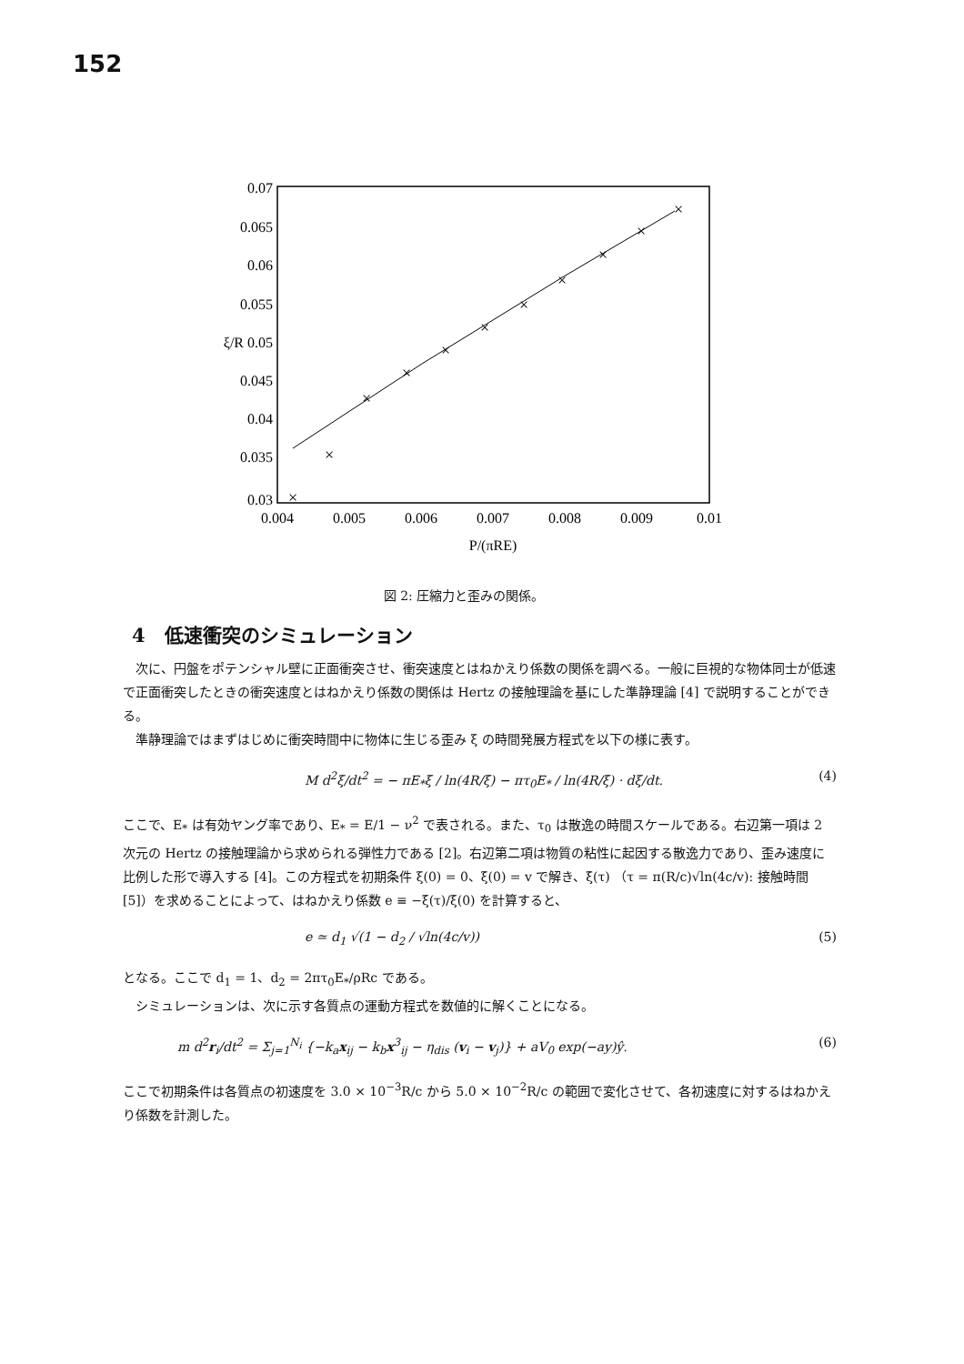152
0.07
0.065
0.06
0.055
ξ/R 0.05
0.045
0.04
0.035
0.03
0.004
0.005
0.006
0.007
0.008
0.009
0.01
P/(πRE)
×
×
×
×
×
×
×
×
×
×
×
図 2: 圧縮力と歪みの関係。
4　低速衝突のシミュレーション
次に、円盤をポテンシャル壁に正面衝突させ、衝突速度とはねかえり係数の関係を調べる。一般に巨視的な物体同士が低速で正面衝突したときの衝突速度とはねかえり係数の関係は Hertz の接触理論を基にした準静理論 [4] で説明することができる。
準静理論ではまずはじめに衝突時間中に物体に生じる歪み ξ の時間発展方程式を以下の様に表す。
M d<sup>2</sup>ξ/dt<sup>2</sup> = − πE<sub>*</sub>ξ / ln(4R/ξ) − πτ<sub>0</sub>E<sub>*</sub> / ln(4R/ξ) · dξ/dt. (4)
ここで、E<sub>*</sub> は有効ヤング率であり、E<sub>*</sub> = E/1 − ν<sup>2</sup> で表される。また、τ<sub>0</sub> は散逸の時間スケールである。右辺第一項は 2 次元の Hertz の接触理論から求められる弾性力である [2]。右辺第二項は物質の粘性に起因する散逸力であり、歪み速度に比例した形で導入する [4]。この方程式を初期条件 ξ(0) = 0、ξ̇(0) = v で解き、ξ̇(τ) （τ = π(R/c)√ln(4c/v): 接触時間 [5]）を求めることによって、はねかえり係数 e ≡ −ξ̇(τ)/ξ̇(0) を計算すると、
e ≃ d<sub>1</sub> √(1 − d<sub>2</sub> / √ln(4c/v)) (5)
となる。ここで d<sub>1</sub> = 1、d<sub>2</sub> = 2πτ<sub>0</sub>E<sub>*</sub>/ρRc である。
シミュレーションは、次に示す各質点の運動方程式を数値的に解くことになる。
m d<sup>2</sup>r<sub>i</sub>/dt<sup>2</sup> = Σ<sub>j=1</sub><sup>N<sub>i</sub></sup> {−k<sub>a</sub>x<sub>ij</sub> − k<sub>b</sub>x<sup>3</sup><sub>ij</sub> − η<sub>dis</sub> (v<sub>i</sub> − v<sub>j</sub>)} + aV<sub>0</sub> exp(−ay)ŷ. (6)
ここで初期条件は各質点の初速度を 3.0 × 10<sup>−3</sup>R/c から 5.0 × 10<sup>−2</sup>R/c の範囲で変化させて、各初速度に対するはねかえり係数を計測した。